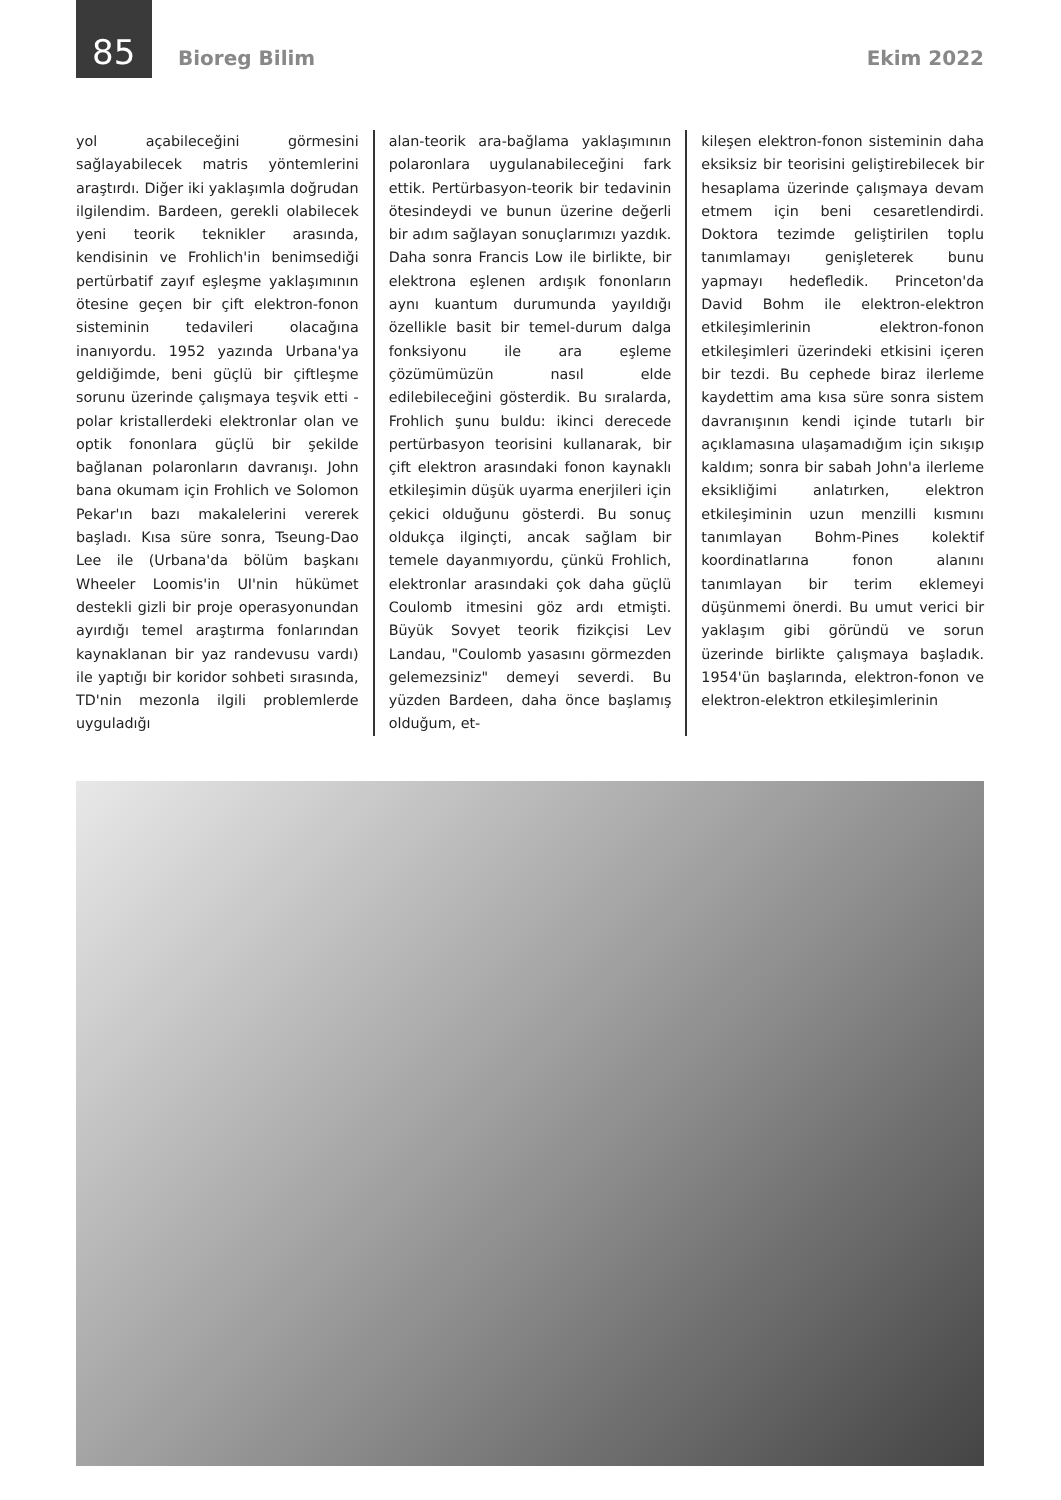85 Bioreg Bilim Ekim 2022
yol açabileceğini görmesini sağlayabilecek matris yöntemlerini araştırdı. Diğer iki yaklaşımla doğrudan ilgilendim. Bardeen, gerekli olabilecek yeni teorik teknikler arasında, kendisinin ve Frohlich'in benimsediği pertürbatif zayıf eşleşme yaklaşımının ötesine geçen bir çift elektron-fonon sisteminin tedavileri olacağına inanıyordu. 1952 yazında Urbana'ya geldiğimde, beni güçlü bir çiftleşme sorunu üzerinde çalışmaya teşvik etti - polar kristallerdeki elektronlar olan ve optik fononlara güçlü bir şekilde bağlanan polaronların davranışı. John bana okumam için Frohlich ve Solomon Pekar'ın bazı makalelerini vererek başladı. Kısa süre sonra, Tseung-Dao Lee ile (Urbana'da bölüm başkanı Wheeler Loomis'in UI'nin hükümet destekli gizli bir proje operasyonundan ayırdığı temel araştırma fonlarından kaynaklanan bir yaz randevusu vardı) ile yaptığı bir koridor sohbeti sırasında, TD'nin mezonla ilgili problemlerde uyguladığı
alan-teorik ara-bağlama yaklaşımının polaronlara uygulanabileceğini fark ettik. Pertürbasyon-teorik bir tedavinin ötesindeydi ve bunun üzerine değerli bir adım sağlayan sonuçlarımızı yazdık. Daha sonra Francis Low ile birlikte, bir elektrona eşlenen ardışık fononların aynı kuantum durumunda yayıldığı özellikle basit bir temel-durum dalga fonksiyonu ile ara eşleme çözümümüzün nasıl elde edilebileceğini gösterdik. Bu sıralarda, Frohlich şunu buldu: ikinci derecede pertürbasyon teorisini kullanarak, bir çift elektron arasındaki fonon kaynaklı etkileşimin düşük uyarma enerjileri için çekici olduğunu gösterdi. Bu sonuç oldukça ilginçti, ancak sağlam bir temele dayanmıyordu, çünkü Frohlich, elektronlar arasındaki çok daha güçlü Coulomb itmesini göz ardı etmişti. Büyük Sovyet teorik fizikçisi Lev Landau, "Coulomb yasasını görmezden gelemezsiniz" demeyi severdi. Bu yüzden Bardeen, daha önce başlamış olduğum, et-
kileşen elektron-fonon sisteminin daha eksiksiz bir teorisini geliştirebilecek bir hesaplama üzerinde çalışmaya devam etmem için beni cesaretlendirdi. Doktora tezimde geliştirilen toplu tanımlamayı genişleterek bunu yapmayı hedefledik. Princeton'da David Bohm ile elektron-elektron etkileşimlerinin elektron-fonon etkileşimleri üzerindeki etkisini içeren bir tezdi. Bu cephede biraz ilerleme kaydettim ama kısa süre sonra sistem davranışının kendi içinde tutarlı bir açıklamasına ulaşamadığım için sıkışıp kaldım; sonra bir sabah John'a ilerleme eksikliğimi anlatırken, elektron etkileşiminin uzun menzilli kısmını tanımlayan Bohm-Pines kolektif koordinatlarına fonon alanını tanımlayan bir terim eklemeyi düşünmemi önerdi. Bu umut verici bir yaklaşım gibi göründü ve sorun üzerinde birlikte çalışmaya başladık. 1954'ün başlarında, elektron-fonon ve elektron-elektron etkileşimlerinin